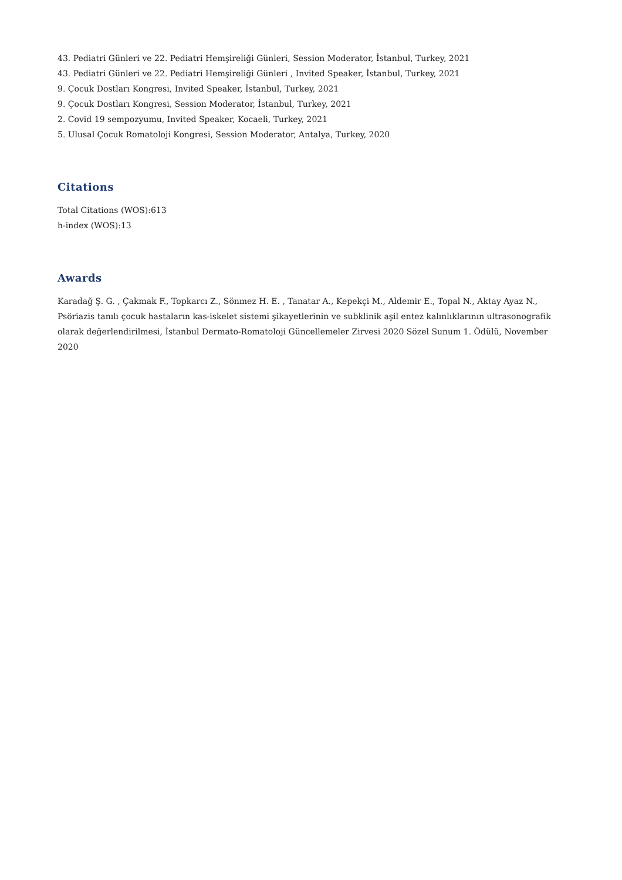43. Pediatri Günleri ve 22. Pediatri Hemşireliği Günleri, Session Moderator, İstanbul, Turkey, 2021
43. Pediatri Günleri ve 22. Pediatri Hemşireliği Günleri , Invited Speaker, İstanbul, Turkey, 2021
9. Çocuk Dostları Kongresi, Invited Speaker, İstanbul, Turkey, 2021
9. Çocuk Dostları Kongresi, Session Moderator, İstanbul, Turkey, 2021
2. Covid 19 sempozyumu, Invited Speaker, Kocaeli, Turkey, 2021
5. Ulusal Çocuk Romatoloji Kongresi, Session Moderator, Antalya, Turkey, 2020
Citations
Total Citations (WOS):613
h-index (WOS):13
Awards
Karadağ Ş. G. , Çakmak F., Topkarcı Z., Sönmez H. E. , Tanatar A., Kepekçi M., Aldemir E., Topal N., Aktay Ayaz N., Psöriazis tanılı çocuk hastaların kas-iskelet sistemi şikayetlerinin ve subklinik aşil entez kalınlıklarının ultrasonografik olarak değerlendirilmesi, İstanbul Dermato-Romatoloji Güncellemeler Zirvesi 2020 Sözel Sunum 1. Ödülü, November 2020